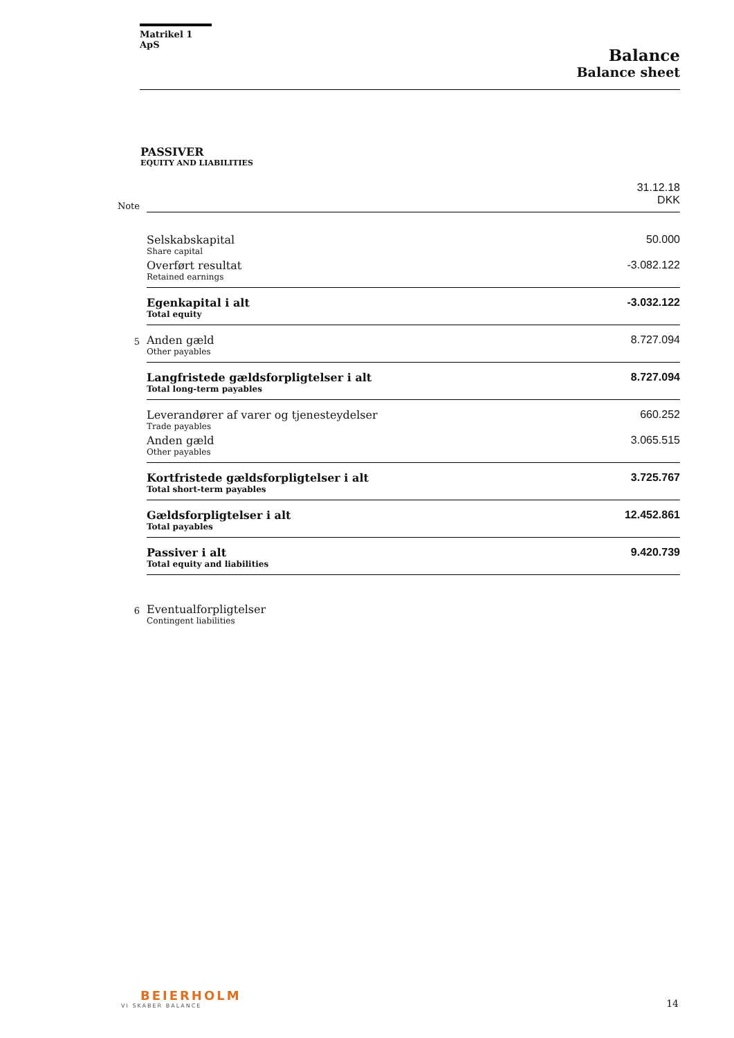Matrikel 1 ApS
Balance
Balance sheet
PASSIVER
EQUITY AND LIABILITIES
| Note | | 31.12.18 DKK |
| | Selskabskapital Share capital | 50.000 |
| | Overført resultat Retained earnings | -3.082.122 |
| | Egenkapital i alt Total equity | -3.032.122 |
| 5 | Anden gæld Other payables | 8.727.094 |
| | Langfristede gældsforpligtelser i alt Total long-term payables | 8.727.094 |
| | Leverandører af varer og tjenesteydelser Trade payables | 660.252 |
| | Anden gæld Other payables | 3.065.515 |
| | Kortfristede gældsforpligtelser i alt Total short-term payables | 3.725.767 |
| | Gældsforpligtelser i alt Total payables | 12.452.861 |
| | Passiver i alt Total equity and liabilities | 9.420.739 |
| 6 | Eventualforpligtelser Contingent liabilities | |
BEIERHOLM
VI SKABER BALANCE
14